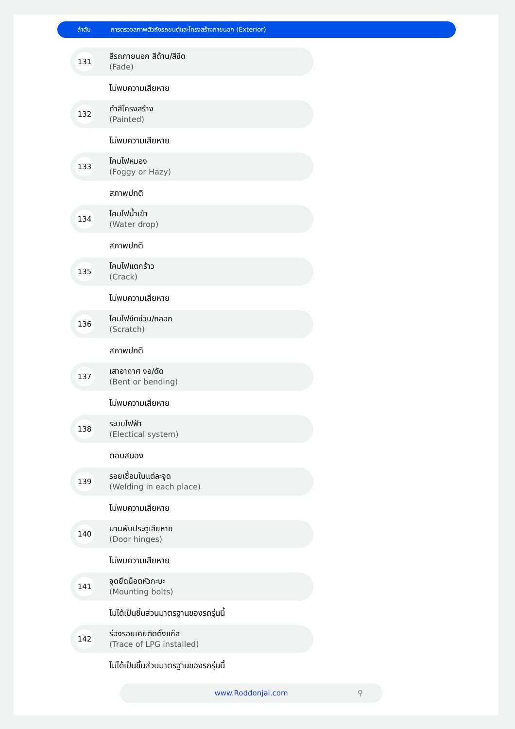ลำดับ การตรวจสภาพตัวถังรถยนต์และโครงสร้างภายนอก (Exterior)
131
สีรถภายนอก สีด้าน/สีซีด
(Fade)
ไม่พบความเสียหาย
132
ทำสีโครงสร้าง
(Painted)
ไม่พบความเสียหาย
133
โคมไฟหมอง
(Foggy or Hazy)
สภาพปกติ
134
โคมไฟน้ำเข้า
(Water drop)
สภาพปกติ
135
โคมไฟแตกร้าว
(Crack)
ไม่พบความเสียหาย
136
โคมไฟขีดข่วน/ถลอก
(Scratch)
สภาพปกติ
137
เสาอากาศ งอ/ดัด
(Bent or bending)
ไม่พบความเสียหาย
138
ระบบไฟฟ้า
(Electical system)
ตอบสนอง
139
รอยเชื่อมในแต่ละจุด
(Welding in each place)
ไม่พบความเสียหาย
140
บานพับประตูเสียหาย
(Door hinges)
ไม่พบความเสียหาย
141
จุดยึดน็อตหัวกะบะ
(Mounting bolts)
ไม่ได้เป็นชิ้นส่วนมาตรฐานของรถรุ่นนี้
142
ร่องรอยเคยติดตั้งแก๊ส
(Trace of LPG installed)
ไม่ได้เป็นชิ้นส่วนมาตรฐานของรถรุ่นนี้
www.Roddonjai.com ⚲